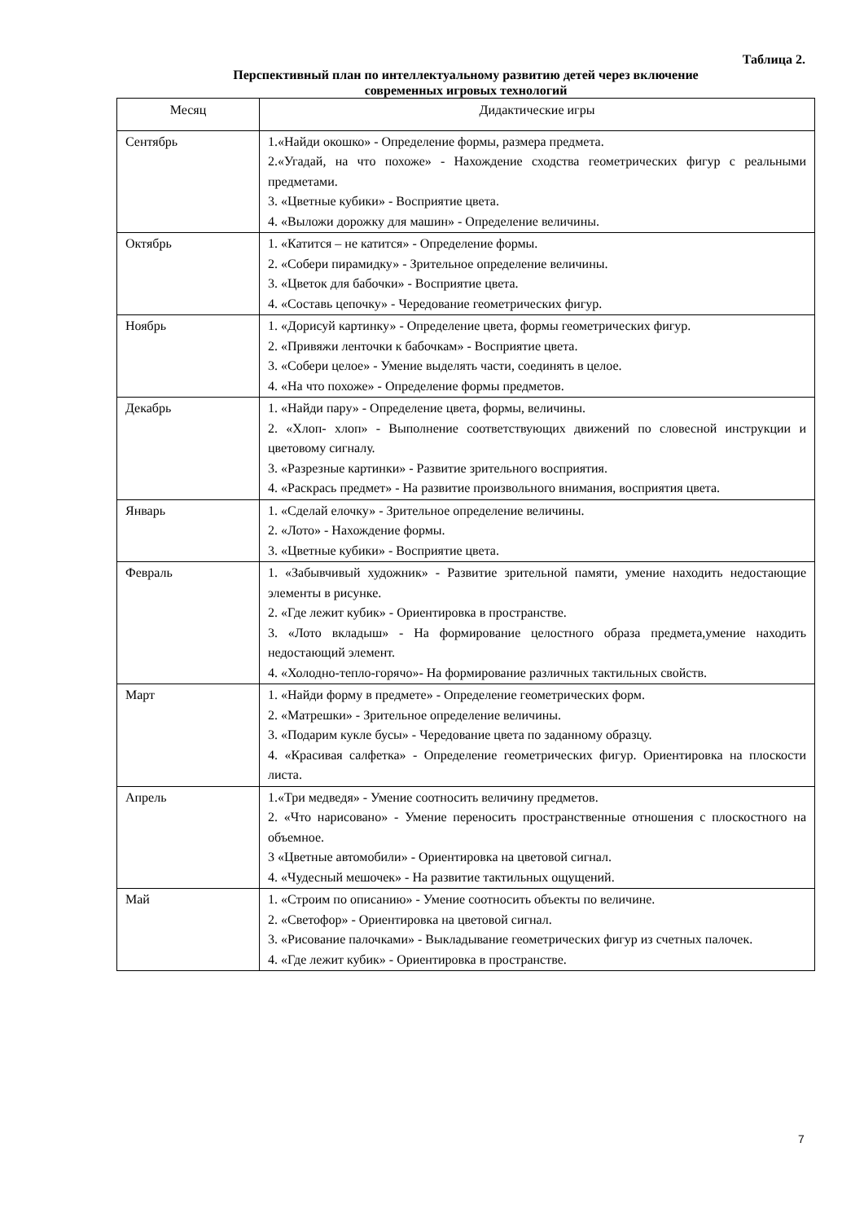Таблица 2.
Перспективный план по интеллектуальному развитию детей через включение
современных игровых технологий
| Месяц | Дидактические игры |
| --- | --- |
| Сентябрь | 1.«Найди окошко» - Определение формы, размера предмета. 2.«Угадай, на что похоже» - Нахождение сходства геометрических фигур с реальными предметами. 3. «Цветные кубики» - Восприятие цвета. 4. «Выложи дорожку для машин» - Определение величины. |
| Октябрь | 1. «Катится – не катится» - Определение формы. 2. «Собери пирамидку» - Зрительное определение величины. 3. «Цветок для бабочки» - Восприятие цвета. 4. «Составь цепочку» - Чередование геометрических фигур. |
| Ноябрь | 1. «Дорисуй картинку» - Определение цвета, формы геометрических фигур. 2. «Привяжи ленточки к бабочкам» - Восприятие цвета. 3. «Собери целое» - Умение выделять части, соединять в целое. 4. «На что похоже» - Определение формы предметов. |
| Декабрь | 1. «Найди пару» - Определение цвета, формы, величины. 2. «Хлоп- хлоп» - Выполнение соответствующих движений по словесной инструкции и цветовому сигналу. 3. «Разрезные картинки» - Развитие зрительного восприятия. 4. «Раскрась предмет» - На развитие произвольного внимания, восприятия цвета. |
| Январь | 1. «Сделай елочку» - Зрительное определение величины. 2. «Лото» - Нахождение формы. 3. «Цветные кубики» - Восприятие цвета. |
| Февраль | 1. «Забывчивый художник» - Развитие зрительной памяти, умение находить недостающие элементы в рисунке. 2. «Где лежит кубик» - Ориентировка в пространстве. 3. «Лото вкладыш» - На формирование целостного образа предмета,умение находить недостающий элемент. 4. «Холодно-тепло-горячо»- На формирование различных тактильных свойств. |
| Март | 1. «Найди форму в предмете» - Определение геометрических форм. 2. «Матрешки» - Зрительное определение величины. 3. «Подарим кукле бусы» - Чередование цвета по заданному образцу. 4. «Красивая салфетка» - Определение геометрических фигур. Ориентировка на плоскости листа. |
| Апрель | 1.«Три медведя» - Умение соотносить величину предметов. 2. «Что нарисовано» - Умение переносить пространственные отношения с плоскостного на объемное. 3 «Цветные автомобили» - Ориентировка на цветовой сигнал. 4. «Чудесный мешочек» - На развитие тактильных ощущений. |
| Май | 1. «Строим по описанию» - Умение соотносить объекты по величине. 2. «Светофор» - Ориентировка на цветовой сигнал. 3. «Рисование палочками» - Выкладывание геометрических фигур из счетных палочек. 4. «Где лежит кубик» - Ориентировка в пространстве. |
7